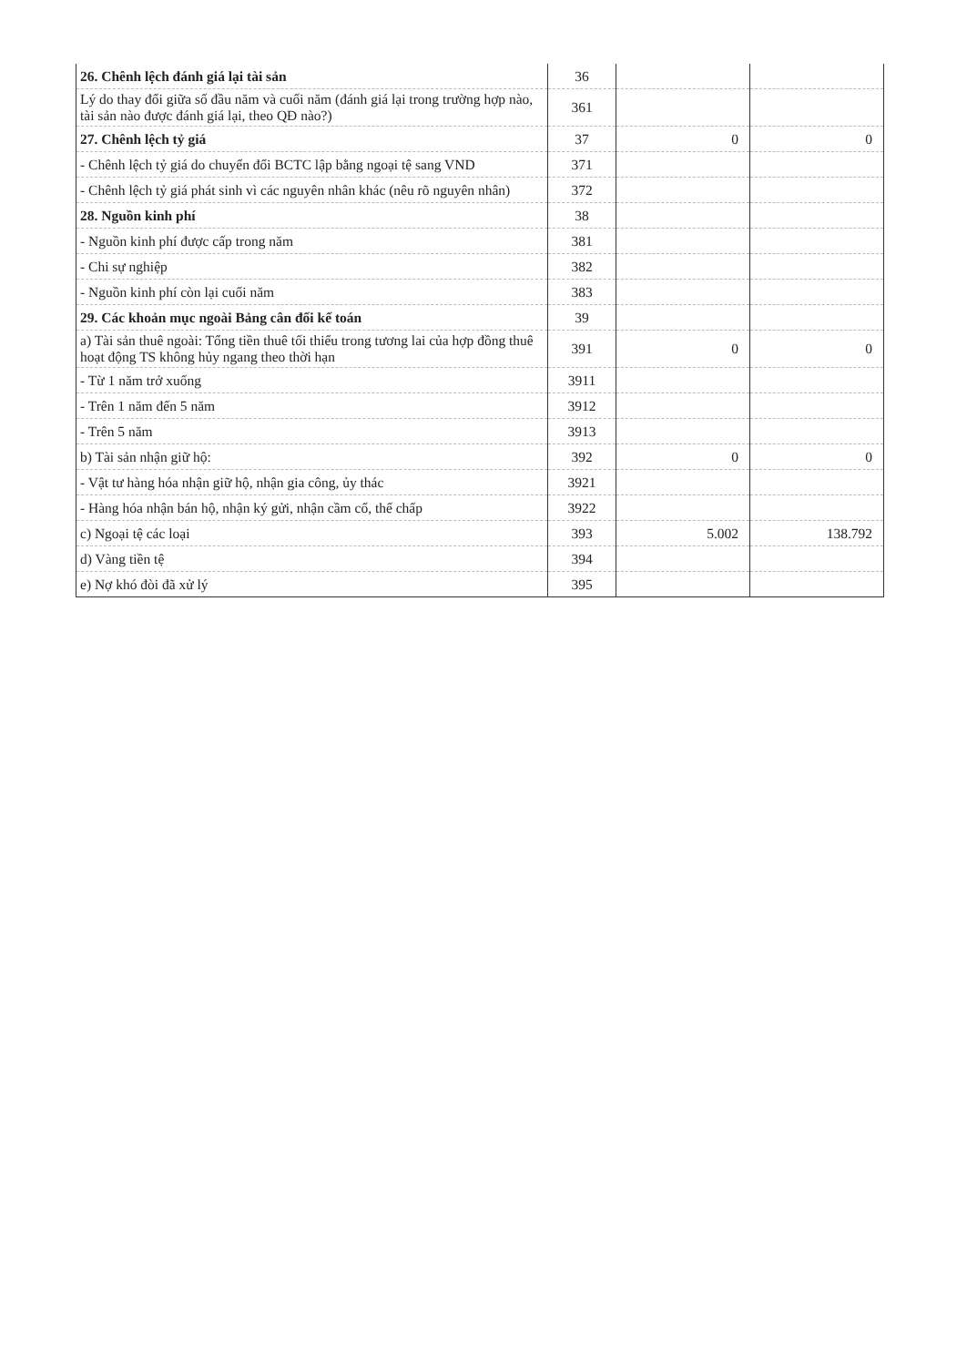| 26. Chênh lệch đánh giá lại tài sản | 36 | | |
| Lý do thay đổi giữa số đầu năm và cuối năm (đánh giá lại trong trường hợp nào, tài sản nào được đánh giá lại, theo QĐ nào?) | 361 | | |
| 27. Chênh lệch tỷ giá | 37 | 0 | 0 |
| - Chênh lệch tỷ giá do chuyển đổi BCTC lập bằng ngoại tệ sang VND | 371 | | |
| - Chênh lệch tỷ giá phát sinh vì các nguyên nhân khác (nêu rõ nguyên nhân) | 372 | | |
| 28. Nguồn kinh phí | 38 | | |
| - Nguồn kinh phí được cấp trong năm | 381 | | |
| - Chi sự nghiệp | 382 | | |
| - Nguồn kinh phí còn lại cuối năm | 383 | | |
| 29. Các khoản mục ngoài Bảng cân đối kế toán | 39 | | |
| a) Tài sản thuê ngoài: Tổng tiền thuê tối thiểu trong tương lai của hợp đồng thuê hoạt động TS không hủy ngang theo thời hạn | 391 | 0 | 0 |
| - Từ 1 năm trở xuống | 3911 | | |
| - Trên 1 năm đến 5 năm | 3912 | | |
| - Trên 5 năm | 3913 | | |
| b) Tài sản nhận giữ hộ: | 392 | 0 | 0 |
| - Vật tư hàng hóa nhận giữ hộ, nhận gia công, ủy thác | 3921 | | |
| - Hàng hóa nhận bán hộ, nhận ký gửi, nhận cầm cố, thế chấp | 3922 | | |
| c) Ngoại tệ các loại | 393 | 5.002 | 138.792 |
| d) Vàng tiền tệ | 394 | | |
| e) Nợ khó đòi đã xử lý | 395 | | |